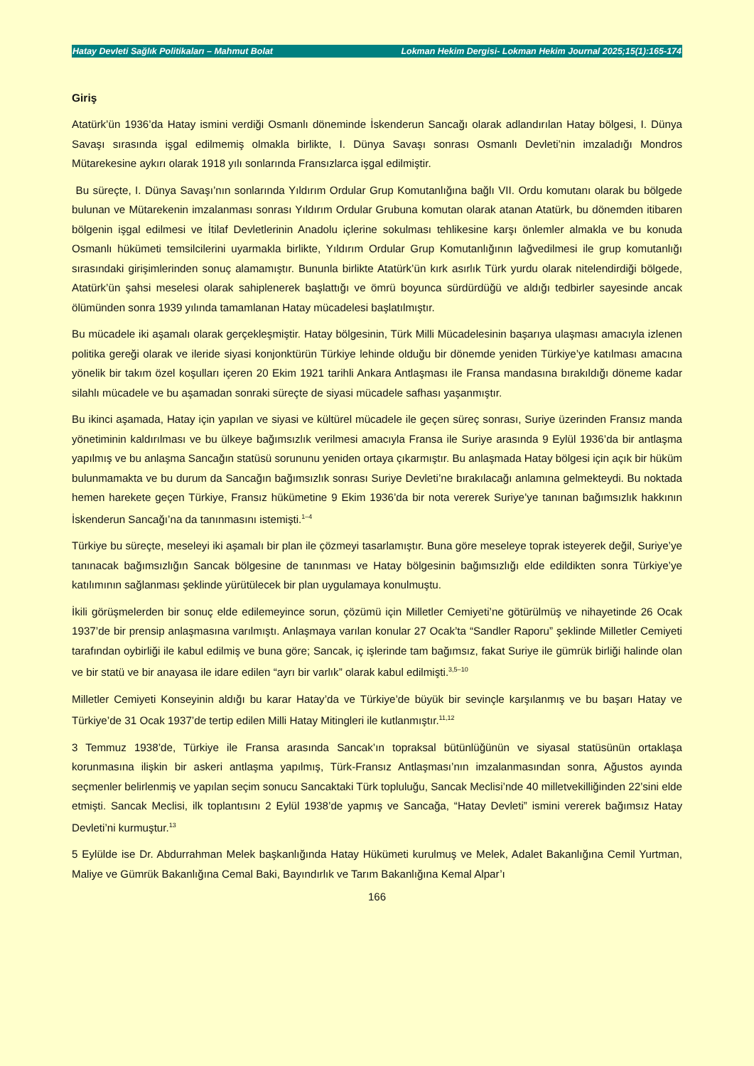Hatay Devleti Sağlık Politikaları – Mahmut Bolat Lokman Hekim Dergisi- Lokman Hekim Journal 2025;15(1):165-174
Giriş
Atatürk’ün 1936’da Hatay ismini verdiği Osmanlı döneminde İskenderun Sancağı olarak adlandırılan Hatay bölgesi, I. Dünya Savaşı sırasında işgal edilmemiş olmakla birlikte, I. Dünya Savaşı sonrası Osmanlı Devleti’nin imzaladığı Mondros Mütarekesine aykırı olarak 1918 yılı sonlarında Fransızlarca işgal edilmiştir.
Bu süreçte, I. Dünya Savaşı’nın sonlarında Yıldırım Ordular Grup Komutanlığına bağlı VII. Ordu komutanı olarak bu bölgede bulunan ve Mütarekenin imzalanması sonrası Yıldırım Ordular Grubuna komutan olarak atanan Atatürk, bu dönemden itibaren bölgenin işgal edilmesi ve İtilaf Devletlerinin Anadolu içlerine sokulması tehlikesine karşı önlemler almakla ve bu konuda Osmanlı hükümeti temsilcilerini uyarmakla birlikte, Yıldırım Ordular Grup Komutanlığının lağvedilmesi ile grup komutanlığı sırasındaki girişimlerinden sonuç alamamıştır. Bununla birlikte Atatürk’ün kırk asırlık Türk yurdu olarak nitelendirdiği bölgede, Atatürk’ün şahsi meselesi olarak sahiplenerek başlattığı ve ömrü boyunca sürdürdüğü ve aldığı tedbirler sayesinde ancak ölümünden sonra 1939 yılında tamamlanan Hatay mücadelesi başlatılmıştır.
Bu mücadele iki aşamalı olarak gerçekleşmiştir. Hatay bölgesinin, Türk Milli Mücadelesinin başarıya ulaşması amacıyla izlenen politika gereği olarak ve ileride siyasi konjonktürün Türkiye lehinde olduğu bir dönemde yeniden Türkiye’ye katılması amacına yönelik bir takım özel koşulları içeren 20 Ekim 1921 tarihli Ankara Antlaşması ile Fransa mandasına bırakıldığı döneme kadar silahlı mücadele ve bu aşamadan sonraki süreçte de siyasi mücadele safhası yaşanmıştır.
Bu ikinci aşamada, Hatay için yapılan ve siyasi ve kültürel mücadele ile geçen süreç sonrası, Suriye üzerinden Fransız manda yönetiminin kaldırılması ve bu ülkeye bağımsızlık verilmesi amacıyla Fransa ile Suriye arasında 9 Eylül 1936’da bir antlaşma yapılmış ve bu anlaşma Sancağın statüsü sorununu yeniden ortaya çıkarmıştır. Bu anlaşmada Hatay bölgesi için açık bir hüküm bulunmamakta ve bu durum da Sancağın bağımsızlık sonrası Suriye Devleti’ne bırakılacağı anlamına gelmekteydi. Bu noktada hemen harekete geçen Türkiye, Fransız hükümetine 9 Ekim 1936’da bir nota vererek Suriye’ye tanınan bağımsızlık hakkının İskenderun Sancağı’na da tanınmasını istemişti.<sup>1–4</sup>
Türkiye bu süreçte, meseleyi iki aşamalı bir plan ile çözmeyi tasarlamıştır. Buna göre meseleye toprak isteyerek değil, Suriye’ye tanınacak bağımsızlığın Sancak bölgesine de tanınması ve Hatay bölgesinin bağımsızlığı elde edildikten sonra Türkiye’ye katılımının sağlanması şeklinde yürütülecek bir plan uygulamaya konulmuştu.
İkili görüşmelerden bir sonuç elde edilemeyince sorun, çözümü için Milletler Cemiyeti’ne götürülmüş ve nihayetinde 26 Ocak 1937’de bir prensip anlaşmasına varılmıştı. Anlaşmaya varılan konular 27 Ocak’ta “Sandler Raporu” şeklinde Milletler Cemiyeti tarafından oybirliği ile kabul edilmiş ve buna göre; Sancak, iç işlerinde tam bağımsız, fakat Suriye ile gümrük birliği halinde olan ve bir statü ve bir anayasa ile idare edilen “ayrı bir varlık” olarak kabul edilmişti.<sup>3,5–10</sup>
Milletler Cemiyeti Konseyinin aldığı bu karar Hatay’da ve Türkiye’de büyük bir sevinçle karşılanmış ve bu başarı Hatay ve Türkiye’de 31 Ocak 1937’de tertip edilen Milli Hatay Mitingleri ile kutlanmıştır.<sup>11,12</sup>
3 Temmuz 1938’de, Türkiye ile Fransa arasında Sancak’ın topraksal bütünlüğünün ve siyasal statüsünün ortaklaşa korunmasına ilişkin bir askeri antlaşma yapılmış, Türk-Fransız Antlaşması’nın imzalanmasından sonra, Ağustos ayında seçmenler belirlenmiş ve yapılan seçim sonucu Sancaktaki Türk topluluğu, Sancak Meclisi’nde 40 milletvekilliğinden 22’sini elde etmişti. Sancak Meclisi, ilk toplantısını 2 Eylül 1938’de yapmış ve Sancağa, “Hatay Devleti” ismini vererek bağımsız Hatay Devleti’ni kurmuştur.<sup>13</sup>
5 Eylülde ise Dr. Abdurrahman Melek başkanlığında Hatay Hükümeti kurulmuş ve Melek, Adalet Bakanlığına Cemil Yurtman, Maliye ve Gümrük Bakanlığına Cemal Baki, Bayındırlık ve Tarım Bakanlığına Kemal Alpar’ı
166